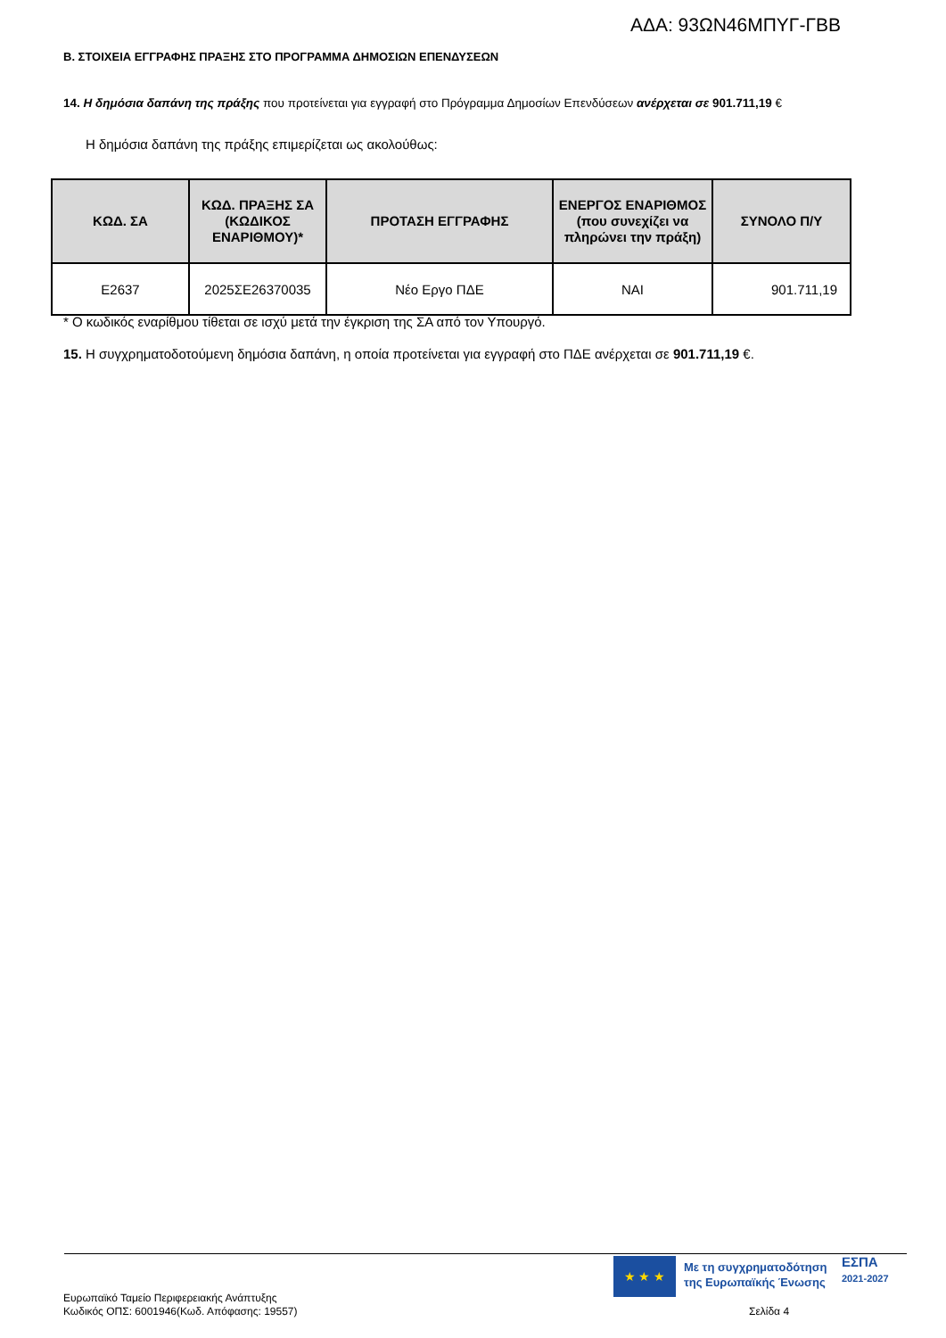ΑΔΑ: 93ΩΝ46ΜΠΥΓ-ΓΒΒ
Β. ΣΤΟΙΧΕΙΑ ΕΓΓΡΑΦΗΣ ΠΡΑΞΗΣ ΣΤΟ ΠΡΟΓΡΑΜΜΑ ΔΗΜΟΣΙΩΝ ΕΠΕΝΔΥΣΕΩΝ
14. Η δημόσια δαπάνη της πράξης που προτείνεται για εγγραφή στο Πρόγραμμα Δημοσίων Επενδύσεων ανέρχεται σε 901.711,19 €
Η δημόσια δαπάνη της πράξης επιμερίζεται ως ακολούθως:
| ΚΩΔ. ΣΑ | ΚΩΔ. ΠΡΑΞΗΣ ΣΑ (ΚΩΔΙΚΟΣ ΕΝΑΡΙΘΜΟΥ)* | ΠΡΟΤΑΣΗ ΕΓΓΡΑΦΗΣ | ΕΝΕΡΓΟΣ ΕΝΑΡΙΘΜΟΣ (που συνεχίζει να πληρώνει την πράξη) | ΣΥΝΟΛΟ Π/Υ |
| --- | --- | --- | --- | --- |
| Ε2637 | 2025ΣΕ26370035 | Νέο Εργο ΠΔΕ | ΝΑΙ | 901.711,19 |
* Ο κωδικός εναρίθμου τίθεται σε ισχύ μετά την έγκριση της ΣΑ από τον Υπουργό.
15. Η συγχρηματοδοτούμενη δημόσια δαπάνη, η οποία προτείνεται για εγγραφή στο ΠΔΕ ανέρχεται σε 901.711,19 €.
★ ★ ★
Με τη συγχρηματοδότηση
της Ευρωπαϊκής Ένωσης
ΕΣΠΑ
2021-2027
Ευρωπαϊκό Ταμείο Περιφερειακής Ανάπτυξης
Κωδικός ΟΠΣ: 6001946(Κωδ. Απόφασης: 19557)
Σελίδα 4